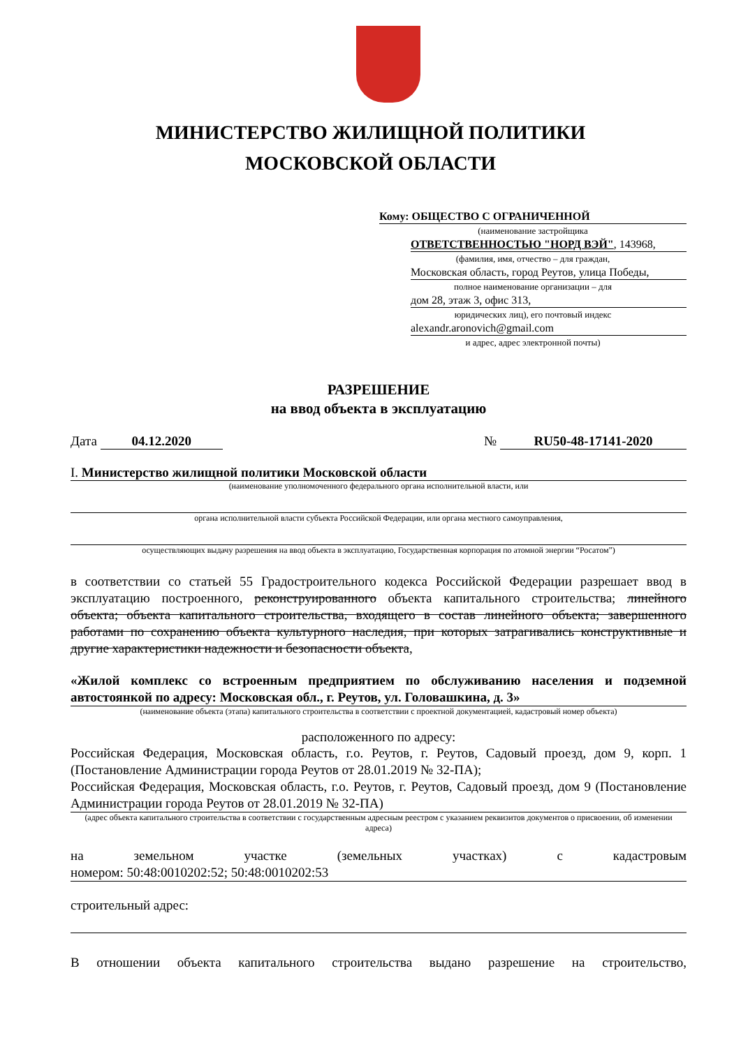МИНИСТЕРСТВО ЖИЛИЩНОЙ ПОЛИТИКИ
МОСКОВСКОЙ ОБЛАСТИ
Кому: ОБЩЕСТВО С ОГРАНИЧЕННОЙ
(наименование застройщика
ОТВЕТСТВЕННОСТЬЮ "НОРД ВЭЙ", 143968,
(фамилия, имя, отчество – для граждан,
Московская область, город Реутов, улица Победы,
полное наименование организации – для
дом 28, этаж 3, офис 313,
юридических лиц), его почтовый индекс
alexandr.aronovich@gmail.com
и адрес, адрес электронной почты)
РАЗРЕШЕНИЕ
на ввод объекта в эксплуатацию
Дата 04.12.2020 № RU50-48-17141-2020
I. Министерство жилищной политики Московской области
(наименование уполномоченного федерального органа исполнительной власти, или
органа исполнительной власти субъекта Российской Федерации, или органа местного самоуправления,
осуществляющих выдачу разрешения на ввод объекта в эксплуатацию, Государственная корпорация по атомной энергии “Росатом”)
в соответствии со статьей 55 Градостроительного кодекса Российской Федерации разрешает ввод в эксплуатацию построенного, реконструированного объекта капитального строительства; линейного объекта; объекта капитального строительства, входящего в состав линейного объекта; завершенного работами по сохранению объекта культурного наследия, при которых затрагивались конструктивные и другие характеристики надежности и безопасности объекта,
«Жилой комплекс со встроенным предприятием по обслуживанию населения и подземной автостоянкой по адресу: Московская обл., г. Реутов, ул. Головашкина, д. 3»
(наименование объекта (этапа) капитального строительства в соответствии с проектной документацией, кадастровый номер объекта)
расположенного по адресу:
Российская Федерация, Московская область, г.о. Реутов, г. Реутов, Садовый проезд, дом 9, корп. 1 (Постановление Администрации города Реутов от 28.01.2019 № 32-ПА);
Российская Федерация, Московская область, г.о. Реутов, г. Реутов, Садовый проезд, дом 9 (Постановление Администрации города Реутов от 28.01.2019 № 32-ПА)
(адрес объекта капитального строительства в соответствии с государственным адресным реестром с указанием реквизитов документов о присвоении, об изменении адреса)
на земельном участке (земельных участках) с кадастровым
номером: 50:48:0010202:52; 50:48:0010202:53
строительный адрес:
В отношении объекта капитального строительства выдано разрешение на строительство,